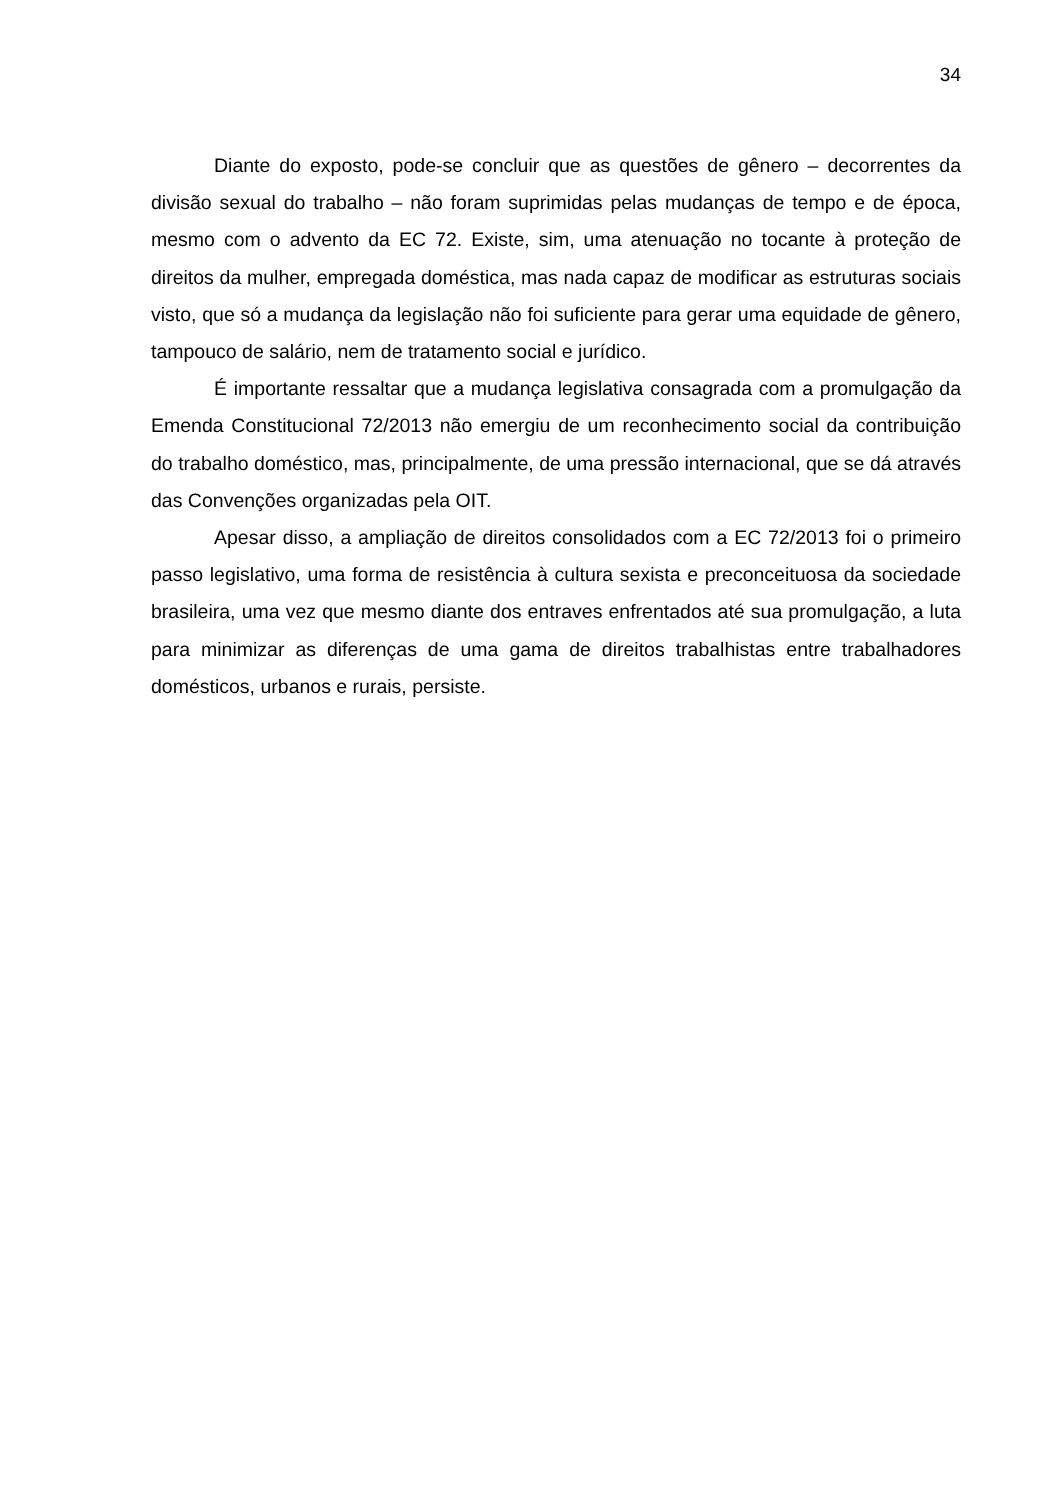34
Diante do exposto, pode-se concluir que as questões de gênero – decorrentes da divisão sexual do trabalho – não foram suprimidas pelas mudanças de tempo e de época, mesmo com o advento da EC 72. Existe, sim, uma atenuação no tocante à proteção de direitos da mulher, empregada doméstica, mas nada capaz de modificar as estruturas sociais visto, que só a mudança da legislação não foi suficiente para gerar uma equidade de gênero, tampouco de salário, nem de tratamento social e jurídico.
É importante ressaltar que a mudança legislativa consagrada com a promulgação da Emenda Constitucional 72/2013 não emergiu de um reconhecimento social da contribuição do trabalho doméstico, mas, principalmente, de uma pressão internacional, que se dá através das Convenções organizadas pela OIT.
Apesar disso, a ampliação de direitos consolidados com a EC 72/2013 foi o primeiro passo legislativo, uma forma de resistência à cultura sexista e preconceituosa da sociedade brasileira, uma vez que mesmo diante dos entraves enfrentados até sua promulgação, a luta para minimizar as diferenças de uma gama de direitos trabalhistas entre trabalhadores domésticos, urbanos e rurais, persiste.